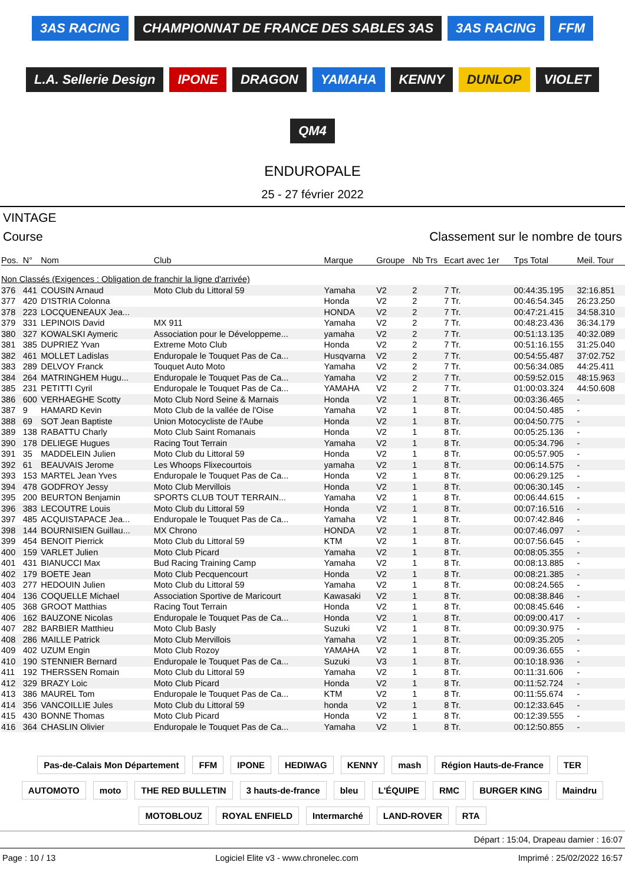3AS RACING CHAMPIONNAT DE FRANCE DES SABLES 3AS 3AS RACING FFM L.A. Sellerie Design IPONE DRAGON YAMAHA KENNY DUNLOP VIOLET QM4
ENDUROPALE
25 - 27 février 2022
VINTAGE
Course Classement sur le nombre de tours
| Pos. | N° | Nom | Club | Marque | Groupe | Nb Trs | Ecart avec 1er | Tps Total | Meil. Tour |
| --- | --- | --- | --- | --- | --- | --- | --- | --- | --- |
| Non Classés (Exigences : Obligation de franchir la ligne d'arrivée) | | | | | | | | | |
| 376 | 441 | COUSIN Arnaud | Moto Club du Littoral 59 | Yamaha | V2 | 2 | 7 Tr. | 00:44:35.195 | 32:16.851 |
| 377 | 420 | D'ISTRIA Colonna | | Honda | V2 | 2 | 7 Tr. | 00:46:54.345 | 26:23.250 |
| 378 | 223 | LOCQUENEAUX Jea... | | HONDA | V2 | 2 | 7 Tr. | 00:47:21.415 | 34:58.310 |
| 379 | 331 | LEPINOIS David | MX 911 | Yamaha | V2 | 2 | 7 Tr. | 00:48:23.436 | 36:34.179 |
| 380 | 327 | KOWALSKI Aymeric | Association pour le Développeme... | yamaha | V2 | 2 | 7 Tr. | 00:51:13.135 | 40:32.089 |
| 381 | 385 | DUPRIEZ Yvan | Extreme Moto Club | Honda | V2 | 2 | 7 Tr. | 00:51:16.155 | 31:25.040 |
| 382 | 461 | MOLLET Ladislas | Enduropale le Touquet Pas de Ca... | Husqvarna | V2 | 2 | 7 Tr. | 00:54:55.487 | 37:02.752 |
| 383 | 289 | DELVOY Franck | Touquet Auto Moto | Yamaha | V2 | 2 | 7 Tr. | 00:56:34.085 | 44:25.411 |
| 384 | 264 | MATRINGHEM Hugu... | Enduropale le Touquet Pas de Ca... | Yamaha | V2 | 2 | 7 Tr. | 00:59:52.015 | 48:15.963 |
| 385 | 231 | PETITTI Cyril | Enduropale le Touquet Pas de Ca... | YAMAHA | V2 | 2 | 7 Tr. | 01:00:03.324 | 44:50.608 |
| 386 | 600 | VERHAEGHE Scotty | Moto Club Nord Seine & Marnais | Honda | V2 | 1 | 8 Tr. | 00:03:36.465 | - |
| 387 | 9 | HAMARD Kevin | Moto Club de la vallée de l'Oise | Yamaha | V2 | 1 | 8 Tr. | 00:04:50.485 | - |
| 388 | 69 | SOT Jean Baptiste | Union Motocycliste de l'Aube | Honda | V2 | 1 | 8 Tr. | 00:04:50.775 | - |
| 389 | 138 | RABATTU Charly | Moto Club Saint Romanais | Honda | V2 | 1 | 8 Tr. | 00:05:25.136 | - |
| 390 | 178 | DELIEGE Hugues | Racing Tout Terrain | Yamaha | V2 | 1 | 8 Tr. | 00:05:34.796 | - |
| 391 | 35 | MADDELEIN Julien | Moto Club du Littoral 59 | Honda | V2 | 1 | 8 Tr. | 00:05:57.905 | - |
| 392 | 61 | BEAUVAIS Jerome | Les Whoops Flixecourtois | yamaha | V2 | 1 | 8 Tr. | 00:06:14.575 | - |
| 393 | 153 | MARTEL Jean Yves | Enduropale le Touquet Pas de Ca... | Honda | V2 | 1 | 8 Tr. | 00:06:29.125 | - |
| 394 | 478 | GODFROY Jessy | Moto Club Mervillois | Honda | V2 | 1 | 8 Tr. | 00:06:30.145 | - |
| 395 | 200 | BEURTON Benjamin | SPORTS CLUB TOUT TERRAIN... | Yamaha | V2 | 1 | 8 Tr. | 00:06:44.615 | - |
| 396 | 383 | LECOUTRE Louis | Moto Club du Littoral 59 | Honda | V2 | 1 | 8 Tr. | 00:07:16.516 | - |
| 397 | 485 | ACQUISTAPACE Jea... | Enduropale le Touquet Pas de Ca... | Yamaha | V2 | 1 | 8 Tr. | 00:07:42.846 | - |
| 398 | 144 | BOURNISIEN Guillau... | MX Chrono | HONDA | V2 | 1 | 8 Tr. | 00:07:46.097 | - |
| 399 | 454 | BENOIT Pierrick | Moto Club du Littoral 59 | KTM | V2 | 1 | 8 Tr. | 00:07:56.645 | - |
| 400 | 159 | VARLET Julien | Moto Club Picard | Yamaha | V2 | 1 | 8 Tr. | 00:08:05.355 | - |
| 401 | 431 | BIANUCCI Max | Bud Racing Training Camp | Yamaha | V2 | 1 | 8 Tr. | 00:08:13.885 | - |
| 402 | 179 | BOETE Jean | Moto Club Pecquencourt | Honda | V2 | 1 | 8 Tr. | 00:08:21.385 | - |
| 403 | 277 | HEDOUIN Julien | Moto Club du Littoral 59 | Yamaha | V2 | 1 | 8 Tr. | 00:08:24.565 | - |
| 404 | 136 | COQUELLE Michael | Association Sportive de Maricourt | Kawasaki | V2 | 1 | 8 Tr. | 00:08:38.846 | - |
| 405 | 368 | GROOT Matthias | Racing Tout Terrain | Honda | V2 | 1 | 8 Tr. | 00:08:45.646 | - |
| 406 | 162 | BAUZONE Nicolas | Enduropale le Touquet Pas de Ca... | Honda | V2 | 1 | 8 Tr. | 00:09:00.417 | - |
| 407 | 282 | BARBIER Matthieu | Moto Club Basly | Suzuki | V2 | 1 | 8 Tr. | 00:09:30.975 | - |
| 408 | 286 | MAILLE Patrick | Moto Club Mervillois | Yamaha | V2 | 1 | 8 Tr. | 00:09:35.205 | - |
| 409 | 402 | UZUM Engin | Moto Club Rozoy | YAMAHA | V2 | 1 | 8 Tr. | 00:09:36.655 | - |
| 410 | 190 | STENNIER Bernard | Enduropale le Touquet Pas de Ca... | Suzuki | V3 | 1 | 8 Tr. | 00:10:18.936 | - |
| 411 | 192 | THERSSEN Romain | Moto Club du Littoral 59 | Yamaha | V2 | 1 | 8 Tr. | 00:11:31.606 | - |
| 412 | 329 | BRAZY Loic | Moto Club Picard | Honda | V2 | 1 | 8 Tr. | 00:11:52.724 | - |
| 413 | 386 | MAUREL Tom | Enduropale le Touquet Pas de Ca... | KTM | V2 | 1 | 8 Tr. | 00:11:55.674 | - |
| 414 | 356 | VANCOILLIE Jules | Moto Club du Littoral 59 | honda | V2 | 1 | 8 Tr. | 00:12:33.645 | - |
| 415 | 430 | BONNE Thomas | Moto Club Picard | Honda | V2 | 1 | 8 Tr. | 00:12:39.555 | - |
| 416 | 364 | CHASLIN Olivier | Enduropale le Touquet Pas de Ca... | Yamaha | V2 | 1 | 8 Tr. | 00:12:50.855 | - |
Pas-de-Calais Mon Département FFM IPONE HEDIWAG KENNY mash Région Hauts-de-France TER AUTOMOTO moto THE RED BULLETIN 3 hauts-de-france bleu L'ÉQUIPE RMC BURGER KING Maindru MOTOBLOUZ ROYAL ENFIELD Intermarché LAND-ROVER RTA
Départ : 15:04, Drapeau damier : 16:07
Page : 10 / 13 Logiciel Elite v3 - www.chronelec.com Imprimé : 25/02/2022 16:57